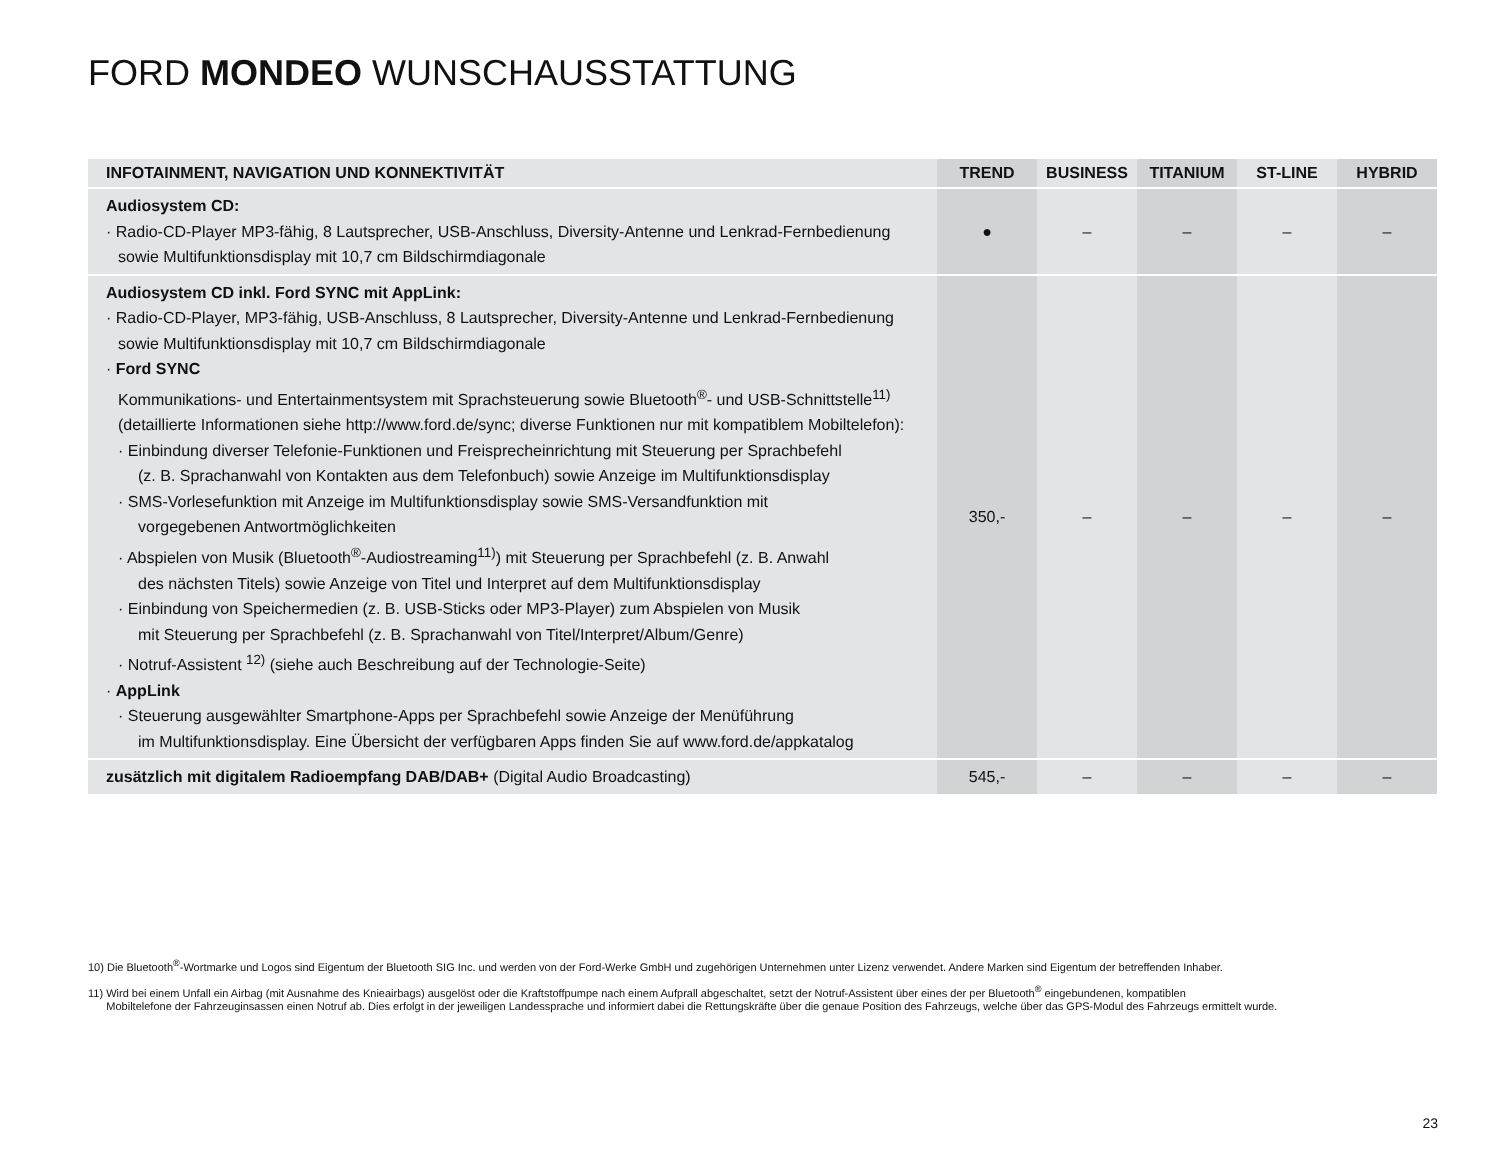FORD MONDEO WUNSCHAUSSTATTUNG
| INFOTAINMENT, NAVIGATION UND KONNEKTIVITÄT | TREND | BUSINESS | TITANIUM | ST-LINE | HYBRID |
| --- | --- | --- | --- | --- | --- |
| Audiosystem CD: · Radio-CD-Player MP3-fähig, 8 Lautsprecher, USB-Anschluss, Diversity-Antenne und Lenkrad-Fernbedienung sowie Multifunktionsdisplay mit 10,7 cm Bildschirmdiagonale | ● | – | – | – | – |
| Audiosystem CD inkl. Ford SYNC mit AppLink: · Radio-CD-Player, MP3-fähig, USB-Anschluss, 8 Lautsprecher, Diversity-Antenne und Lenkrad-Fernbedienung sowie Multifunktionsdisplay mit 10,7 cm Bildschirmdiagonale · Ford SYNC Kommunikations- und Entertainmentsystem mit Sprachsteuerung sowie Bluetooth<sup>®</sup>- und USB-Schnittstelle<sup>11)</sup> (detaillierte Informationen siehe http://www.ford.de/sync; diverse Funktionen nur mit kompatiblem Mobiltelefon): · Einbindung diverser Telefonie-Funktionen und Freisprecheinrichtung mit Steuerung per Sprachbefehl (z. B. Sprachanwahl von Kontakten aus dem Telefonbuch) sowie Anzeige im Multifunktionsdisplay · SMS-Vorlesefunktion mit Anzeige im Multifunktionsdisplay sowie SMS-Versandfunktion mit vorgegebenen Antwortmöglichkeiten · Abspielen von Musik (Bluetooth<sup>®</sup>-Audiostreaming<sup>11)</sup>) mit Steuerung per Sprachbefehl (z. B. Anwahl des nächsten Titels) sowie Anzeige von Titel und Interpret auf dem Multifunktionsdisplay · Einbindung von Speichermedien (z. B. USB-Sticks oder MP3-Player) zum Abspielen von Musik mit Steuerung per Sprachbefehl (z. B. Sprachanwahl von Titel/Interpret/Album/Genre) · Notruf-Assistent <sup>12)</sup> (siehe auch Beschreibung auf der Technologie-Seite) · AppLink · Steuerung ausgewählter Smartphone-Apps per Sprachbefehl sowie Anzeige der Menüführung im Multifunktionsdisplay. Eine Übersicht der verfügbaren Apps finden Sie auf www.ford.de/appkatalog | 350,- | – | – | – | – |
| zusätzlich mit digitalem Radioempfang DAB/DAB+ (Digital Audio Broadcasting) | 545,- | – | – | – | – |
10) Die Bluetooth<sup>®</sup>-Wortmarke und Logos sind Eigentum der Bluetooth SIG Inc. und werden von der Ford-Werke GmbH und zugehörigen Unternehmen unter Lizenz verwendet. Andere Marken sind Eigentum der betreffenden Inhaber.
11) Wird bei einem Unfall ein Airbag (mit Ausnahme des Knieairbags) ausgelöst oder die Kraftstoffpumpe nach einem Aufprall abgeschaltet, setzt der Notruf-Assistent über eines der per Bluetooth<sup>®</sup> eingebundenen, kompatiblen
Mobiltelefone der Fahrzeuginsassen einen Notruf ab. Dies erfolgt in der jeweiligen Landessprache und informiert dabei die Rettungskräfte über die genaue Position des Fahrzeugs, welche über das GPS-Modul des Fahrzeugs ermittelt wurde.
23